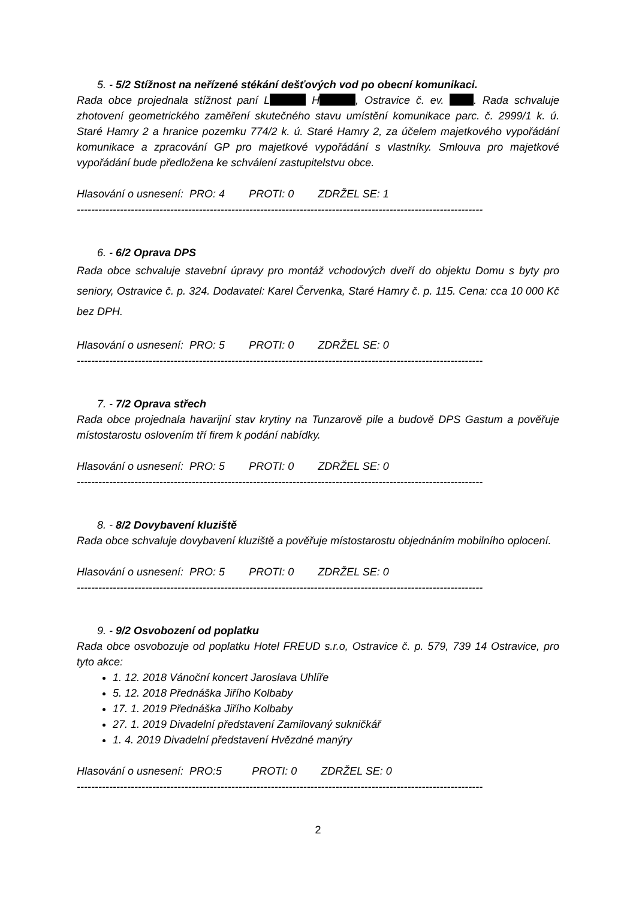5. - 5/2 Stížnost na neřízené stékání dešťových vod po obecní komunikaci.
Rada obce projednala stížnost paní L H , Ostravice č. ev. . Rada schvaluje zhotovení geometrického zaměření skutečného stavu umístění komunikace parc. č. 2999/1 k. ú. Staré Hamry 2 a hranice pozemku 774/2 k. ú. Staré Hamry 2, za účelem majetkového vypořádání komunikace a zpracování GP pro majetkové vypořádání s vlastníky. Smlouva pro majetkové vypořádání bude předložena ke schválení zastupitelstvu obce.
Hlasování o usnesení: PRO: 4 PROTI: 0 ZDRŽEL SE: 1
-----------------------------------------------------------------------------------------------------------------
6. - 6/2 Oprava DPS
Rada obce schvaluje stavební úpravy pro montáž vchodových dveří do objektu Domu s byty pro seniory, Ostravice č. p. 324. Dodavatel: Karel Červenka, Staré Hamry č. p. 115. Cena: cca 10 000 Kč bez DPH.
Hlasování o usnesení: PRO: 5 PROTI: 0 ZDRŽEL SE: 0
-----------------------------------------------------------------------------------------------------------------
7. - 7/2 Oprava střech
Rada obce projednala havarijní stav krytiny na Tunzarově pile a budově DPS Gastum a pověřuje místostarostu oslovením tří firem k podání nabídky.
Hlasování o usnesení: PRO: 5 PROTI: 0 ZDRŽEL SE: 0
-----------------------------------------------------------------------------------------------------------------
8. - 8/2 Dovybavení kluziště
Rada obce schvaluje dovybavení kluziště a pověřuje místostarostu objednáním mobilního oplocení.
Hlasování o usnesení: PRO: 5 PROTI: 0 ZDRŽEL SE: 0
-----------------------------------------------------------------------------------------------------------------
9. - 9/2 Osvobození od poplatku
Rada obce osvobozuje od poplatku Hotel FREUD s.r.o, Ostravice č. p. 579, 739 14 Ostravice, pro tyto akce:
1. 12. 2018 Vánoční koncert Jaroslava Uhlíře
5. 12. 2018 Přednáška Jiřího Kolbaby
17. 1. 2019 Přednáška Jiřího Kolbaby
27. 1. 2019 Divadelní představení Zamilovaný sukničkář
1. 4. 2019 Divadelní představení Hvězdné manýry
Hlasování o usnesení: PRO:5 PROTI: 0 ZDRŽEL SE: 0
-----------------------------------------------------------------------------------------------------------------
2